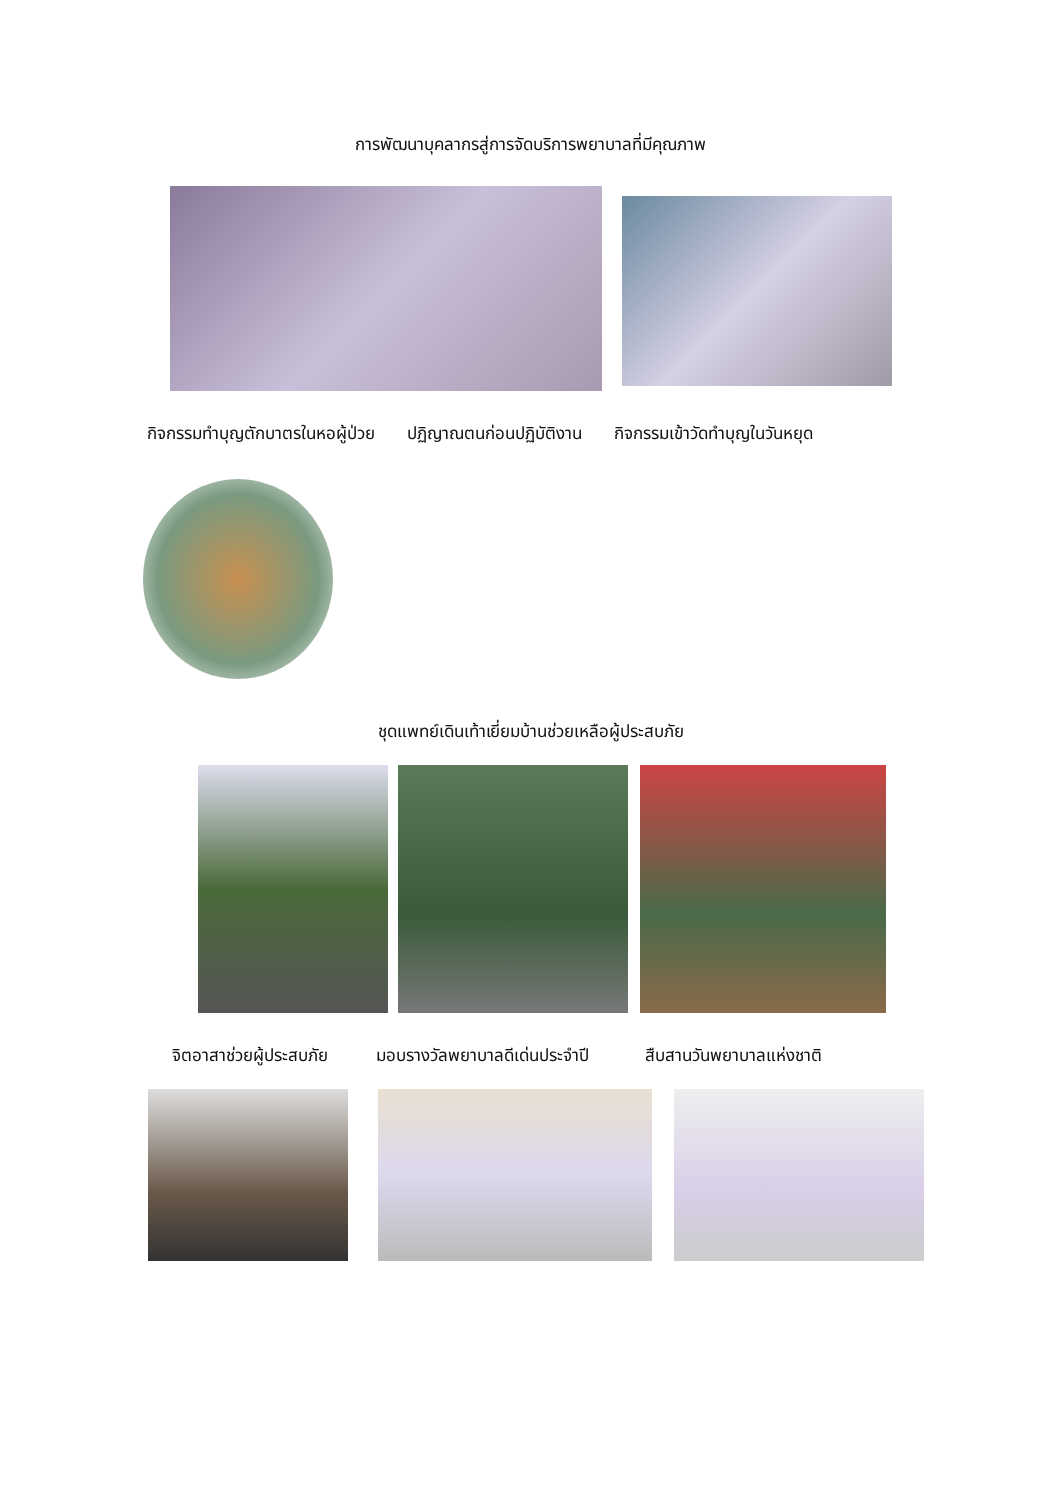การพัฒนาบุคลากรสู่การจัดบริการพยาบาลที่มีคุณภาพ
กิจกรรมทำบุญตักบาตรในหอผู้ป่วย ปฏิญาณตนก่อนปฏิบัติงาน กิจกรรมเข้าวัดทำบุญในวันหยุด
ชุดแพทย์เดินเท้าเยี่ยมบ้านช่วยเหลือผู้ประสบภัย
จิตอาสาช่วยผู้ประสบภัย มอบรางวัลพยาบาลดีเด่นประจำปี สืบสานวันพยาบาลแห่งชาติ